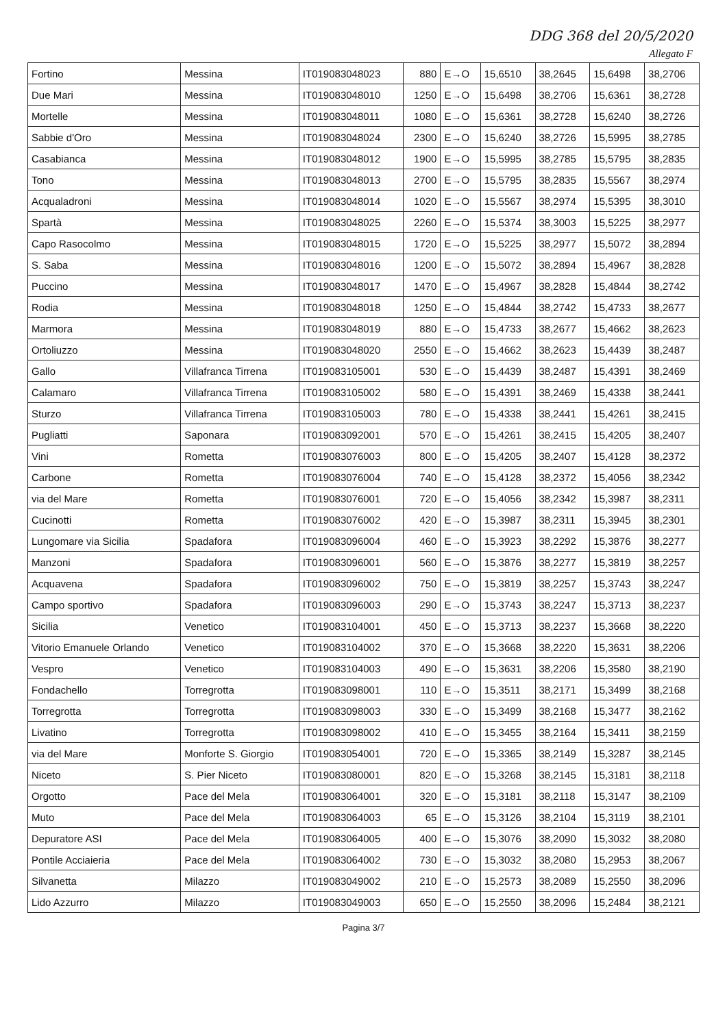DDG 368 del 20/5/2020
Allegato F
| Fortino | Messina | IT019083048023 | 880 | E→O | 15,6510 | 38,2645 | 15,6498 | 38,2706 |
| Due Mari | Messina | IT019083048010 | 1250 | E→O | 15,6498 | 38,2706 | 15,6361 | 38,2728 |
| Mortelle | Messina | IT019083048011 | 1080 | E→O | 15,6361 | 38,2728 | 15,6240 | 38,2726 |
| Sabbie d'Oro | Messina | IT019083048024 | 2300 | E→O | 15,6240 | 38,2726 | 15,5995 | 38,2785 |
| Casabianca | Messina | IT019083048012 | 1900 | E→O | 15,5995 | 38,2785 | 15,5795 | 38,2835 |
| Tono | Messina | IT019083048013 | 2700 | E→O | 15,5795 | 38,2835 | 15,5567 | 38,2974 |
| Acqualadroni | Messina | IT019083048014 | 1020 | E→O | 15,5567 | 38,2974 | 15,5395 | 38,3010 |
| Spartà | Messina | IT019083048025 | 2260 | E→O | 15,5374 | 38,3003 | 15,5225 | 38,2977 |
| Capo Rasocolmo | Messina | IT019083048015 | 1720 | E→O | 15,5225 | 38,2977 | 15,5072 | 38,2894 |
| S. Saba | Messina | IT019083048016 | 1200 | E→O | 15,5072 | 38,2894 | 15,4967 | 38,2828 |
| Puccino | Messina | IT019083048017 | 1470 | E→O | 15,4967 | 38,2828 | 15,4844 | 38,2742 |
| Rodia | Messina | IT019083048018 | 1250 | E→O | 15,4844 | 38,2742 | 15,4733 | 38,2677 |
| Marmora | Messina | IT019083048019 | 880 | E→O | 15,4733 | 38,2677 | 15,4662 | 38,2623 |
| Ortoliuzzo | Messina | IT019083048020 | 2550 | E→O | 15,4662 | 38,2623 | 15,4439 | 38,2487 |
| Gallo | Villafranca Tirrena | IT019083105001 | 530 | E→O | 15,4439 | 38,2487 | 15,4391 | 38,2469 |
| Calamaro | Villafranca Tirrena | IT019083105002 | 580 | E→O | 15,4391 | 38,2469 | 15,4338 | 38,2441 |
| Sturzo | Villafranca Tirrena | IT019083105003 | 780 | E→O | 15,4338 | 38,2441 | 15,4261 | 38,2415 |
| Pugliatti | Saponara | IT019083092001 | 570 | E→O | 15,4261 | 38,2415 | 15,4205 | 38,2407 |
| Vini | Rometta | IT019083076003 | 800 | E→O | 15,4205 | 38,2407 | 15,4128 | 38,2372 |
| Carbone | Rometta | IT019083076004 | 740 | E→O | 15,4128 | 38,2372 | 15,4056 | 38,2342 |
| via del Mare | Rometta | IT019083076001 | 720 | E→O | 15,4056 | 38,2342 | 15,3987 | 38,2311 |
| Cucinotti | Rometta | IT019083076002 | 420 | E→O | 15,3987 | 38,2311 | 15,3945 | 38,2301 |
| Lungomare via Sicilia | Spadafora | IT019083096004 | 460 | E→O | 15,3923 | 38,2292 | 15,3876 | 38,2277 |
| Manzoni | Spadafora | IT019083096001 | 560 | E→O | 15,3876 | 38,2277 | 15,3819 | 38,2257 |
| Acquavena | Spadafora | IT019083096002 | 750 | E→O | 15,3819 | 38,2257 | 15,3743 | 38,2247 |
| Campo sportivo | Spadafora | IT019083096003 | 290 | E→O | 15,3743 | 38,2247 | 15,3713 | 38,2237 |
| Sicilia | Venetico | IT019083104001 | 450 | E→O | 15,3713 | 38,2237 | 15,3668 | 38,2220 |
| Vitorio Emanuele Orlando | Venetico | IT019083104002 | 370 | E→O | 15,3668 | 38,2220 | 15,3631 | 38,2206 |
| Vespro | Venetico | IT019083104003 | 490 | E→O | 15,3631 | 38,2206 | 15,3580 | 38,2190 |
| Fondachello | Torregrotta | IT019083098001 | 110 | E→O | 15,3511 | 38,2171 | 15,3499 | 38,2168 |
| Torregrotta | Torregrotta | IT019083098003 | 330 | E→O | 15,3499 | 38,2168 | 15,3477 | 38,2162 |
| Livatino | Torregrotta | IT019083098002 | 410 | E→O | 15,3455 | 38,2164 | 15,3411 | 38,2159 |
| via del Mare | Monforte S. Giorgio | IT019083054001 | 720 | E→O | 15,3365 | 38,2149 | 15,3287 | 38,2145 |
| Niceto | S. Pier Niceto | IT019083080001 | 820 | E→O | 15,3268 | 38,2145 | 15,3181 | 38,2118 |
| Orgotto | Pace del Mela | IT019083064001 | 320 | E→O | 15,3181 | 38,2118 | 15,3147 | 38,2109 |
| Muto | Pace del Mela | IT019083064003 | 65 | E→O | 15,3126 | 38,2104 | 15,3119 | 38,2101 |
| Depuratore ASI | Pace del Mela | IT019083064005 | 400 | E→O | 15,3076 | 38,2090 | 15,3032 | 38,2080 |
| Pontile Acciaieria | Pace del Mela | IT019083064002 | 730 | E→O | 15,3032 | 38,2080 | 15,2953 | 38,2067 |
| Silvanetta | Milazzo | IT019083049002 | 210 | E→O | 15,2573 | 38,2089 | 15,2550 | 38,2096 |
| Lido Azzurro | Milazzo | IT019083049003 | 650 | E→O | 15,2550 | 38,2096 | 15,2484 | 38,2121 |
Pagina 3/7